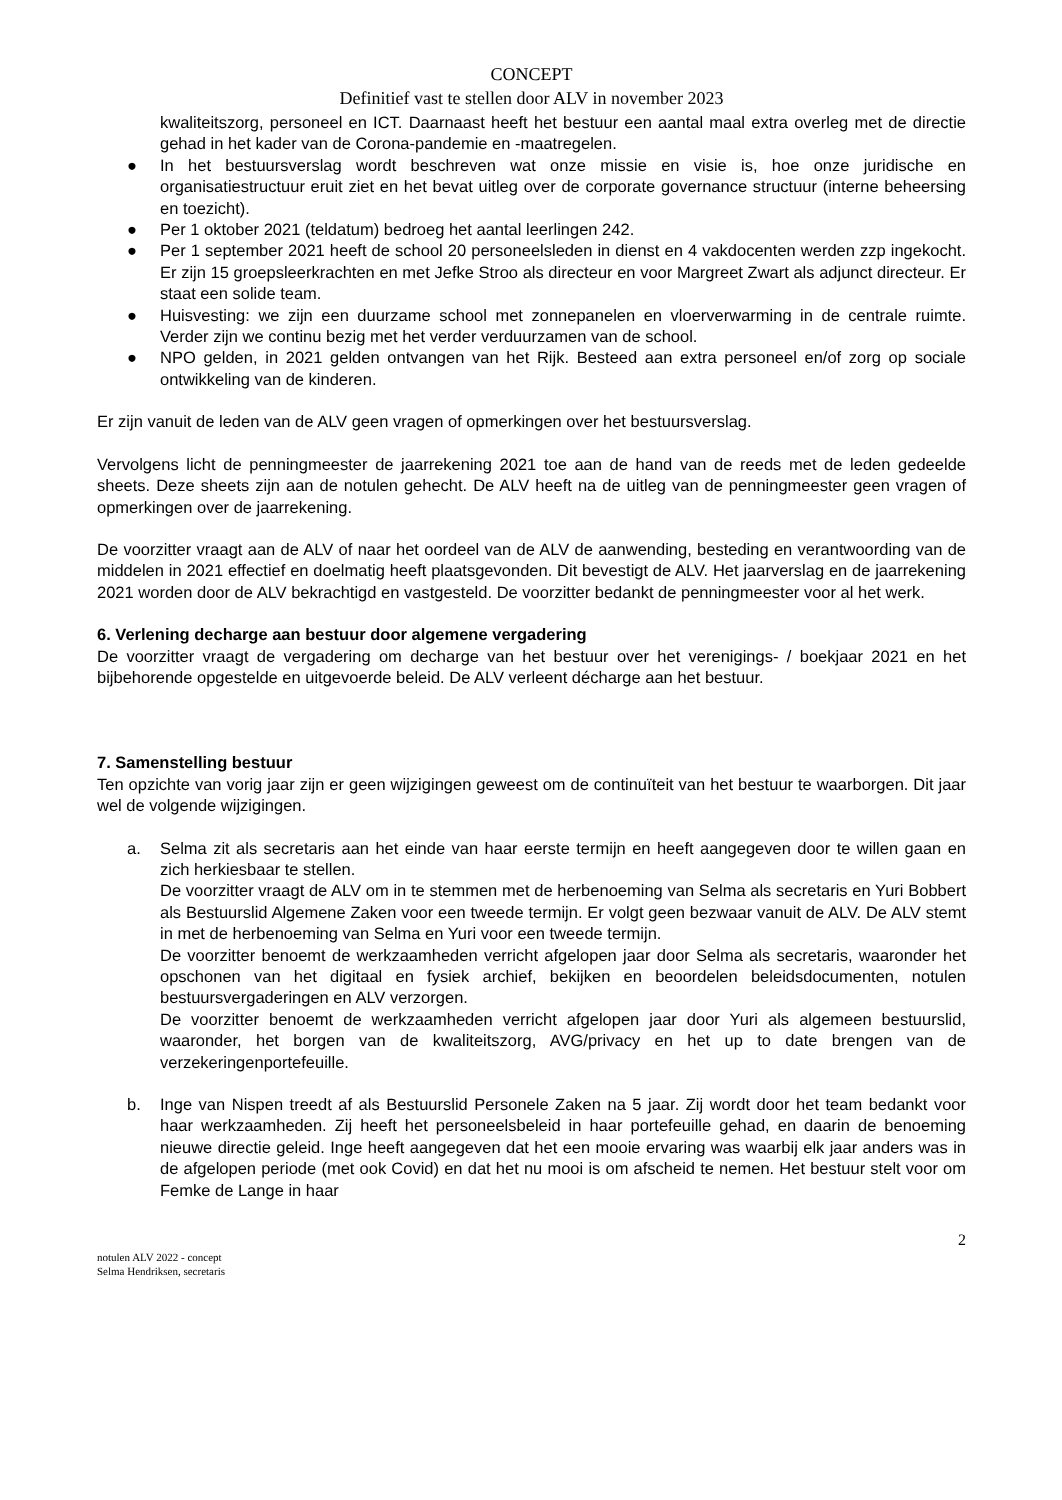CONCEPT
Definitief vast te stellen door ALV in november 2023
kwaliteitszorg, personeel en ICT. Daarnaast heeft het bestuur een aantal maal extra overleg met de directie gehad in het kader van de Corona-pandemie en -maatregelen.
● In het bestuursverslag wordt beschreven wat onze missie en visie is, hoe onze juridische en organisatiestructuur eruit ziet en het bevat uitleg over de corporate governance structuur (interne beheersing en toezicht).
● Per 1 oktober 2021 (teldatum) bedroeg het aantal leerlingen 242.
● Per 1 september 2021 heeft de school 20 personeelsleden in dienst en 4 vakdocenten werden zzp ingekocht. Er zijn 15 groepsleerkrachten en met Jefke Stroo als directeur en voor Margreet Zwart als adjunct directeur. Er staat een solide team.
● Huisvesting: we zijn een duurzame school met zonnepanelen en vloerverwarming in de centrale ruimte. Verder zijn we continu bezig met het verder verduurzamen van de school.
● NPO gelden, in 2021 gelden ontvangen van het Rijk. Besteed aan extra personeel en/of zorg op sociale ontwikkeling van de kinderen.
Er zijn vanuit de leden van de ALV geen vragen of opmerkingen over het bestuursverslag.
Vervolgens licht de penningmeester de jaarrekening 2021 toe aan de hand van de reeds met de leden gedeelde sheets. Deze sheets zijn aan de notulen gehecht. De ALV heeft na de uitleg van de penningmeester geen vragen of opmerkingen over de jaarrekening.
De voorzitter vraagt aan de ALV of naar het oordeel van de ALV de aanwending, besteding en verantwoording van de middelen in 2021 effectief en doelmatig heeft plaatsgevonden. Dit bevestigt de ALV. Het jaarverslag en de jaarrekening 2021 worden door de ALV bekrachtigd en vastgesteld. De voorzitter bedankt de penningmeester voor al het werk.
6. Verlening decharge aan bestuur door algemene vergadering
De voorzitter vraagt de vergadering om decharge van het bestuur over het verenigings- / boekjaar 2021 en het bijbehorende opgestelde en uitgevoerde beleid. De ALV verleent décharge aan het bestuur.
7. Samenstelling bestuur
Ten opzichte van vorig jaar zijn er geen wijzigingen geweest om de continuïteit van het bestuur te waarborgen. Dit jaar wel de volgende wijzigingen.
a. Selma zit als secretaris aan het einde van haar eerste termijn en heeft aangegeven door te willen gaan en zich herkiesbaar te stellen.
De voorzitter vraagt de ALV om in te stemmen met de herbenoeming van Selma als secretaris en Yuri Bobbert als Bestuurslid Algemene Zaken voor een tweede termijn. Er volgt geen bezwaar vanuit de ALV. De ALV stemt in met de herbenoeming van Selma en Yuri voor een tweede termijn.
De voorzitter benoemt de werkzaamheden verricht afgelopen jaar door Selma als secretaris, waaronder het opschonen van het digitaal en fysiek archief, bekijken en beoordelen beleidsdocumenten, notulen bestuursvergaderingen en ALV verzorgen.
De voorzitter benoemt de werkzaamheden verricht afgelopen jaar door Yuri als algemeen bestuurslid, waaronder, het borgen van de kwaliteitszorg, AVG/privacy en het up to date brengen van de verzekeringenportefeuille.
b. Inge van Nispen treedt af als Bestuurslid Personele Zaken na 5 jaar. Zij wordt door het team bedankt voor haar werkzaamheden. Zij heeft het personeelsbeleid in haar portefeuille gehad, en daarin de benoeming nieuwe directie geleid. Inge heeft aangegeven dat het een mooie ervaring was waarbij elk jaar anders was in de afgelopen periode (met ook Covid) en dat het nu mooi is om afscheid te nemen. Het bestuur stelt voor om Femke de Lange in haar
2
notulen ALV 2022 - concept
Selma Hendriksen, secretaris